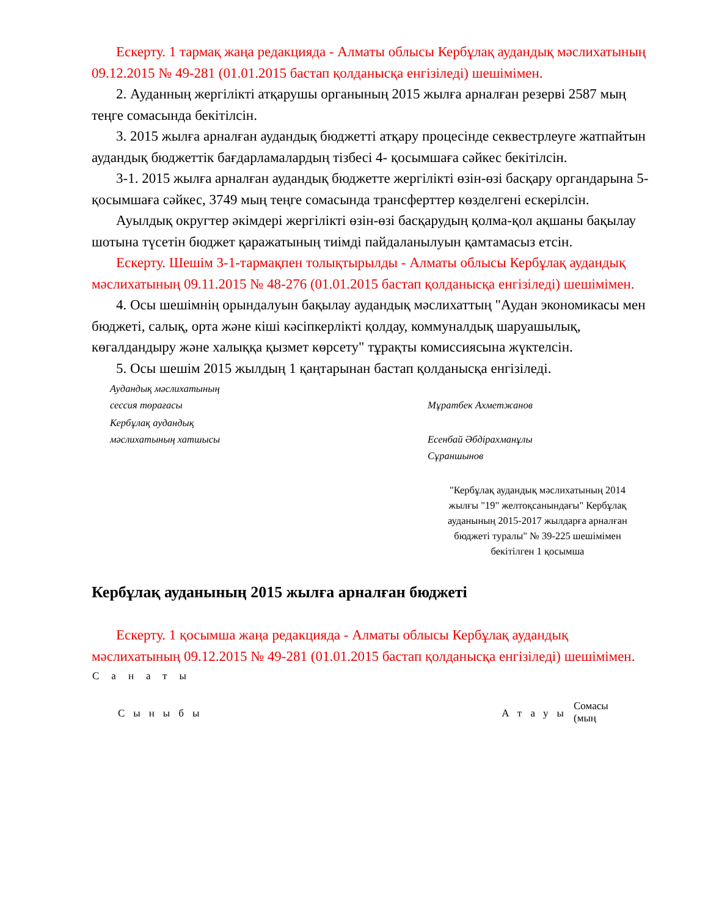Ескерту. 1 тармақ жаңа редакцияда - Алматы облысы Кербұлақ аудандық мәслихатының 09.12.2015 № 49-281 (01.01.2015 бастап қолданысқа енгізіледі) шешімімен.
2. Ауданның жергілікті атқарушы органының 2015 жылға арналған резерві 2587 мың теңге сомасында бекітілсін.
3. 2015 жылға арналған аудандық бюджетті атқару процесінде секвестрлеуге жатпайтын аудандық бюджеттік бағдарламалардың тізбесі 4- қосымшаға сәйкес бекітілсін.
3-1. 2015 жылға арналған аудандық бюджетте жергілікті өзін-өзі басқару органдарына 5-қосымшаға сәйкес, 3749 мың теңге сомасында трансферттер көзделгені ескерілсін.
Ауылдық округтер әкімдері жергілікті өзін-өзі басқарудың қолма-қол ақшаны бақылау шотына түсетін бюджет қаражатының тиімді пайдаланылуын қамтамасыз етсін.
Ескерту. Шешім 3-1-тармақпен толықтырылды - Алматы облысы Кербұлақ аудандық мәслихатының 09.11.2015 № 48-276 (01.01.2015 бастап қолданысқа енгізіледі) шешімімен.
4. Осы шешімнің орындалуын бақылау аудандық мәслихаттың "Аудан экономикасы мен бюджеті, салық, орта және кіші кәсіпкерлікті қолдау, коммуналдық шаруашылық, көгалдандыру және халыққа қызмет көрсету" тұрақты комиссиясына жүктелсін.
5. Осы шешім 2015 жылдың 1 қаңтарынан бастап қолданысқа енгізіледі.
Аудандық мәслихатының
сессия төрағасы
Мұратбек Ахметжанов
Кербұлақ аудандық
мәслихатының хатшысы
Есенбай Әбдірахманұлы
Сұраншынов
"Кербұлақ аудандық мәслихатының 2014 жылғы "19" желтоқсанындағы" Кербұлақ ауданының 2015-2017 жылдарға арналған бюджеті туралы" № 39-225 шешімімен бекітілген 1 қосымша
Кербұлақ ауданының 2015 жылға арналған бюджеті
Ескерту. 1 қосымша жаңа редакцияда - Алматы облысы Кербұлақ аудандық мәслихатының 09.12.2015 № 49-281 (01.01.2015 бастап қолданысқа енгізіледі) шешімімен.
| Санаты | | | |
| --- | --- | --- | --- |
| | Сыныбы | Атауы | Сомасы (мың |